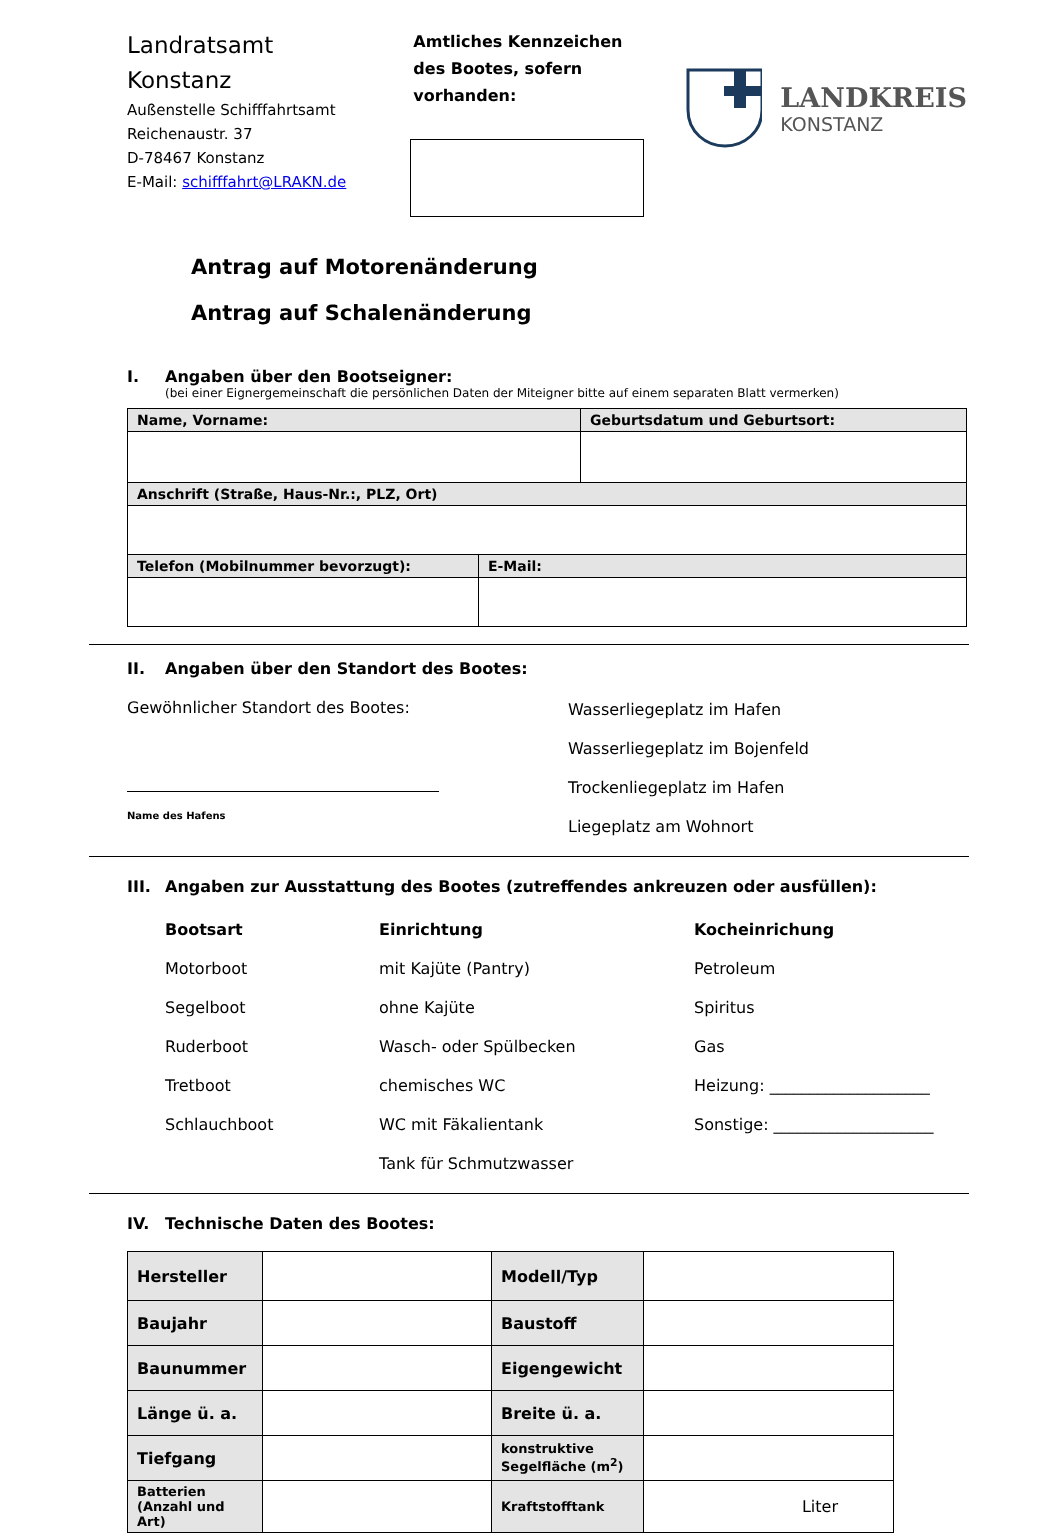Landratsamt
Konstanz
Außenstelle Schifffahrtsamt
Reichenaustr. 37
D-78467 Konstanz
E-Mail: schifffahrt@LRAKN.de
Amtliches Kennzeichen des Bootes, sofern vorhanden:
LANDKREIS
KONSTANZ
Antrag auf Motorenänderung
Antrag auf Schalenänderung
I. Angaben über den Bootseigner:
(bei einer Eignergemeinschaft die persönlichen Daten der Miteigner bitte auf einem separaten Blatt vermerken)
| Name, Vorname: | Geburtsdatum und Geburtsort: |
| Anschrift (Straße, Haus-Nr.:, PLZ, Ort) | |
| Telefon (Mobilnummer bevorzugt): | E-Mail: |
II. Angaben über den Standort des Bootes:
Gewöhnlicher Standort des Bootes:
Name des Hafens
Wasserliegeplatz im Hafen
Wasserliegeplatz im Bojenfeld
Trockenliegeplatz im Hafen
Liegeplatz am Wohnort
III. Angaben zur Ausstattung des Bootes (zutreffendes ankreuzen oder ausfüllen):
Bootsart
Motorboot
Segelboot
Ruderboot
Tretboot
Schlauchboot
Einrichtung
mit Kajüte (Pantry)
ohne Kajüte
Wasch- oder Spülbecken
chemisches WC
WC mit Fäkalientank
Tank für Schmutzwasser
Kocheinrichung
Petroleum
Spiritus
Gas
Heizung: ____________________
Sonstige: ____________________
IV. Technische Daten des Bootes:
| Hersteller | | Modell/Typ | |
| Baujahr | | Baustoff | |
| Baunummer | | Eigengewicht | |
| Länge ü. a. | | Breite ü. a. | |
| Tiefgang | | konstruktive Segelfläche (m<sup>2</sup>) | |
| Batterien (Anzahl und Art) | | Kraftstofftank | Liter |